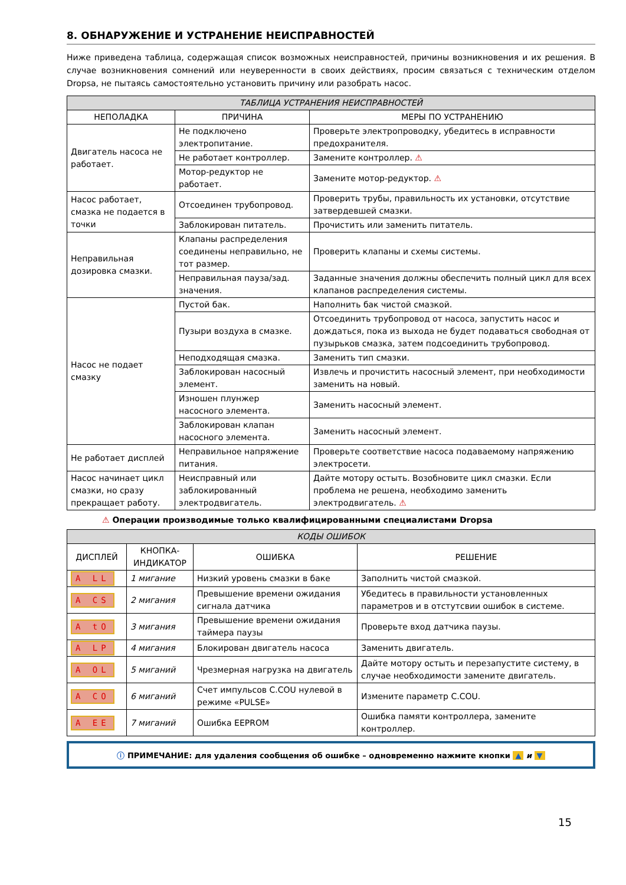8. ОБНАРУЖЕНИЕ И УСТРАНЕНИЕ НЕИСПРАВНОСТЕЙ
Ниже приведена таблица, содержащая список возможных неисправностей, причины возникновения и их решения. В случае возникновения сомнений или неуверенности в своих действиях, просим связаться с техническим отделом Dropsa, не пытаясь самостоятельно установить причину или разобрать насос.
| ТАБЛИЦА УСТРАНЕНИЯ НЕИСПРАВНОСТЕЙ | | |
| --- | --- | --- |
| НЕПОЛАДКА | ПРИЧИНА | МЕРЫ ПО УСТРАНЕНИЮ |
| Двигатель насоса не работает. | Не подключено электропитание. | Проверьте электропроводку, убедитесь в исправности предохранителя. |
| | Не работает контроллер. | Замените контроллер. ⚠ |
| | Мотор-редуктор не работает. | Замените мотор-редуктор. ⚠ |
| Насос работает, смазка не подается в точки | Отсоединен трубопровод. | Проверить трубы, правильность их установки, отсутствие затвердевшей смазки. |
| | Заблокирован питатель. | Прочистить или заменить питатель. |
| Неправильная дозировка смазки. | Клапаны распределения соединены неправильно, не тот размер. | Проверить клапаны и схемы системы. |
| | Неправильная пауза/зад. значения. | Заданные значения должны обеспечить полный цикл для всех клапанов распределения системы. |
| Насос не подает смазку | Пустой бак. | Наполнить бак чистой смазкой. |
| | Пузыри воздуха в смазке. | Отсоединить трубопровод от насоса, запустить насос и дождаться, пока из выхода не будет подаваться свободная от пузырьков смазка, затем подсоединить трубопровод. |
| | Неподходящая смазка. | Заменить тип смазки. |
| | Заблокирован насосный элемент. | Извлечь и прочистить насосный элемент, при необходимости заменить на новый. |
| | Изношен плунжер насосного элемента. | Заменить насосный элемент. |
| | Заблокирован клапан насосного элемента. | Заменить насосный элемент. |
| Не работает дисплей | Неправильное напряжение питания. | Проверьте соответствие насоса подаваемому напряжению электросети. |
| Насос начинает цикл смазки, но сразу прекращает работу. | Неисправный или заблокированный электродвигатель. | Дайте мотору остыть. Возобновите цикл смазки. Если проблема не решена, необходимо заменить электродвигатель. ⚠ |
⚠ Операции производимые только квалифицированными специалистами Dropsa
| КОДЫ ОШИБОК | | | |
| --- | --- | --- | --- |
| ДИСПЛЕЙ | КНОПКА-ИНДИКАТОР | ОШИБКА | РЕШЕНИЕ |
| A LL | 1 мигание | Низкий уровень смазки в баке | Заполнить чистой смазкой. |
| A CS | 2 мигания | Превышение времени ожидания сигнала датчика | Убедитесь в правильности установленных параметров и в отстутсвии ошибок в системе. |
| A tO | 3 мигания | Превышение времени ожидания таймера паузы | Проверьте вход датчика паузы. |
| A LP | 4 мигания | Блокирован двигатель насоса | Заменить двигатель. |
| A OL | 5 миганий | Чрезмерная нагрузка на двигатель | Дайте мотору остыть и перезапустите систему, в случае необходимости замените двигатель. |
| A CO | 6 миганий | Счет импульсов C.COU нулевой в режиме «PULSE» | Измените параметр C.COU. |
| A EE | 7 миганий | Ошибка EEPROM | Ошибка памяти контроллера, замените контроллер. |
ⓘ ПРИМЕЧАНИЕ: для удаления сообщения об ошибке – одновременно нажмите кнопки ▲ и ▼
15